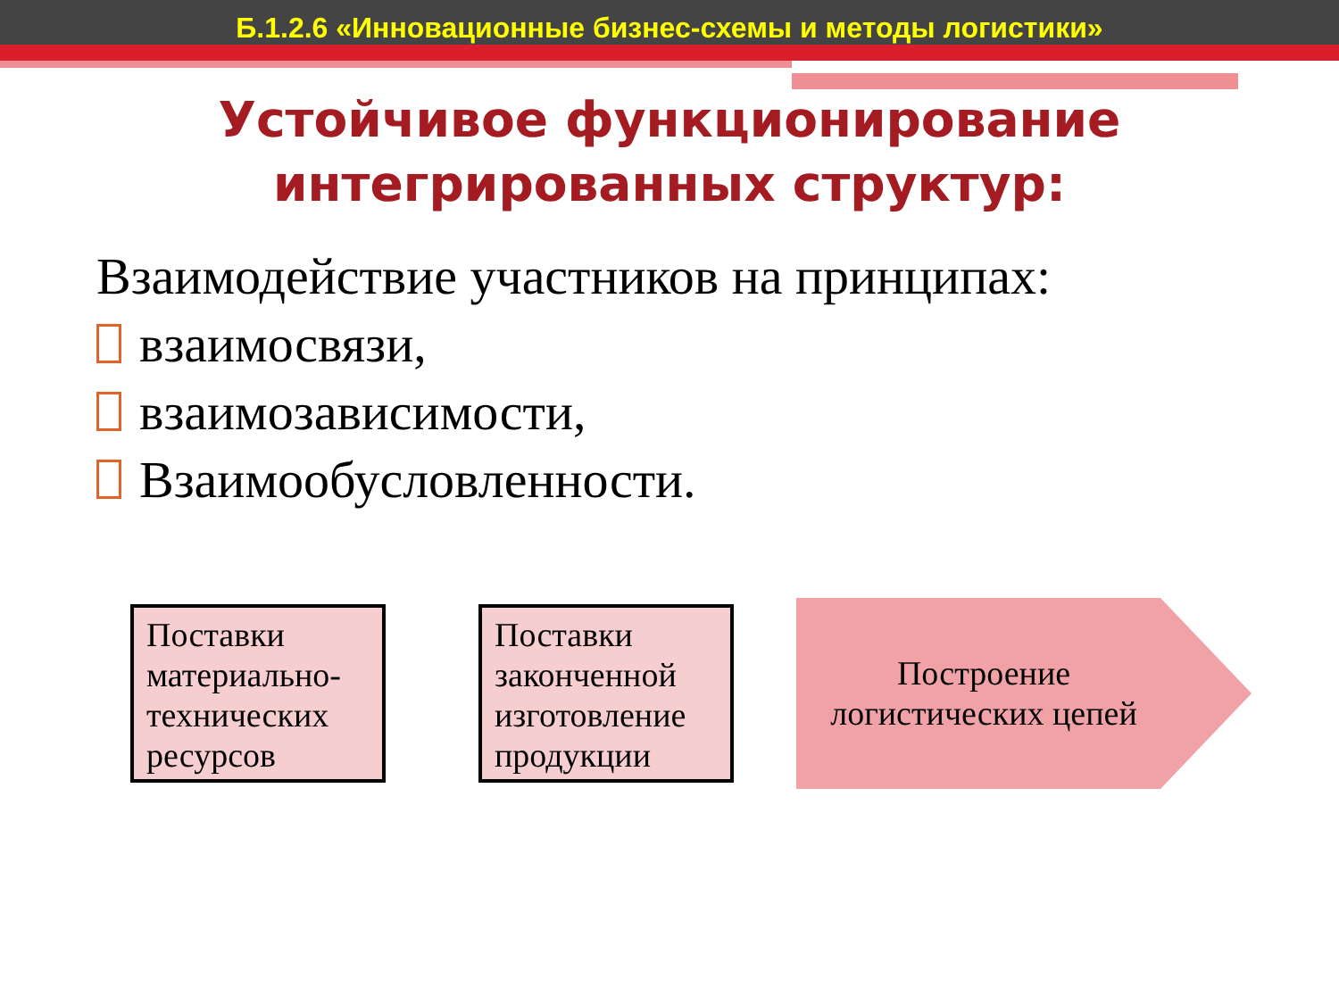Б.1.2.6 «Инновационные бизнес-схемы и методы логистики»
Устойчивое функционирование
интегрированных структур:
Взаимодействие участников на принципах:
взаимосвязи,
взаимозависимости,
Взаимообусловленности.
Поставки материально-технических ресурсов
Поставки законченной изготовление продукции
Построение логистических цепей